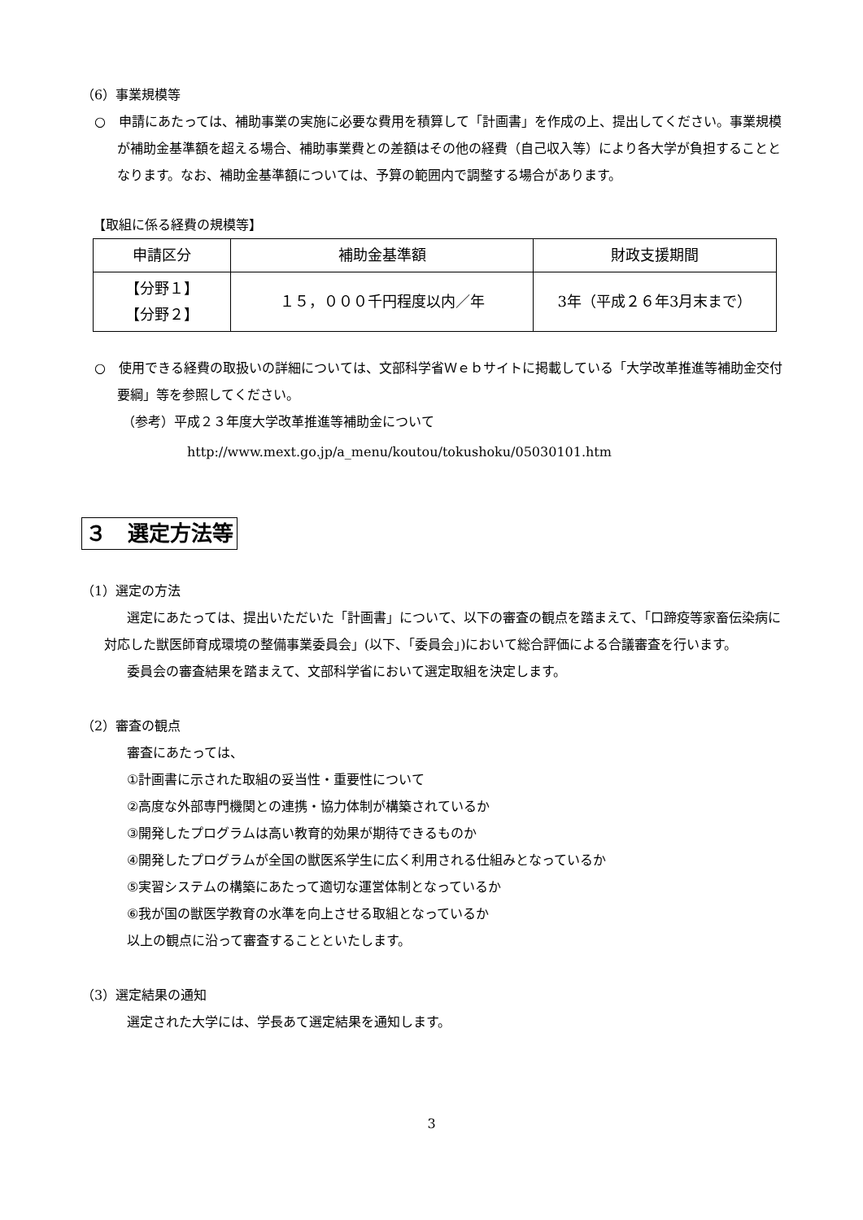（6）事業規模等
○　申請にあたっては、補助事業の実施に必要な費用を積算して「計画書」を作成の上、提出してください。事業規模が補助金基準額を超える場合、補助事業費との差額はその他の経費（自己収入等）により各大学が負担することとなります。なお、補助金基準額については、予算の範囲内で調整する場合があります。
【取組に係る経費の規模等】
| 申請区分 | 補助金基準額 | 財政支援期間 |
| 【分野１】 【分野２】 | １５，０００千円程度以内／年 | 3年（平成２６年3月末まで） |
○　使用できる経費の取扱いの詳細については、文部科学省Ｗｅｂサイトに掲載している「大学改革推進等補助金交付要綱」等を参照してください。
（参考）平成２３年度大学改革推進等補助金について
http://www.mext.go.jp/a_menu/koutou/tokushoku/05030101.htm
３　選定方法等
（1）選定の方法
選定にあたっては、提出いただいた「計画書」について、以下の審査の観点を踏まえて、「口蹄疫等家畜伝染病に対応した獣医師育成環境の整備事業委員会」(以下、「委員会」)において総合評価による合議審査を行います。
委員会の審査結果を踏まえて、文部科学省において選定取組を決定します。
（2）審査の観点
審査にあたっては、
①計画書に示された取組の妥当性・重要性について
②高度な外部専門機関との連携・協力体制が構築されているか
③開発したプログラムは高い教育的効果が期待できるものか
④開発したプログラムが全国の獣医系学生に広く利用される仕組みとなっているか
⑤実習システムの構築にあたって適切な運営体制となっているか
⑥我が国の獣医学教育の水準を向上させる取組となっているか
以上の観点に沿って審査することといたします。
（3）選定結果の通知
選定された大学には、学長あて選定結果を通知します。
3